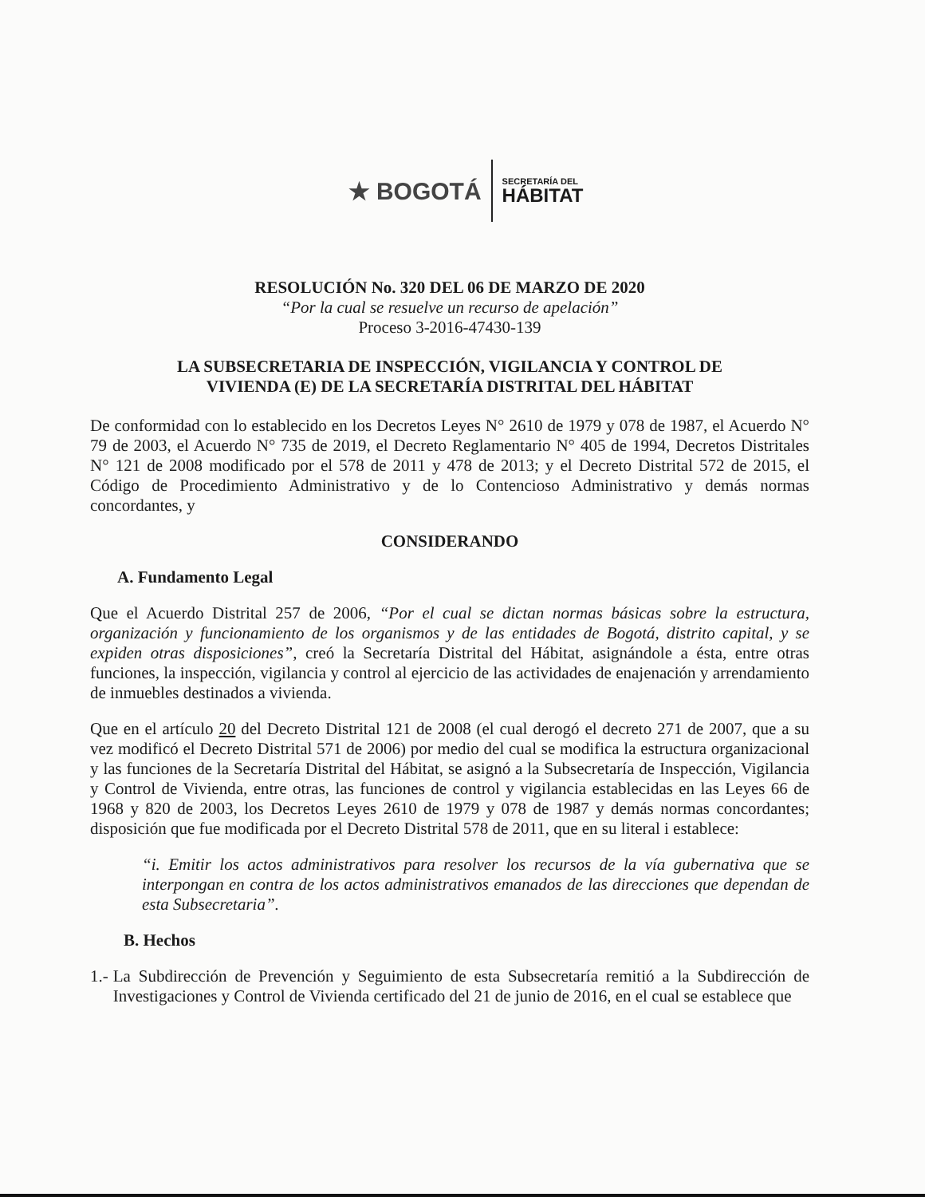★ BOGOTÁ
SECRETARÍA DEL
HÁBITAT
RESOLUCIÓN No. 320 DEL 06 DE MARZO DE 2020
“Por la cual se resuelve un recurso de apelación”
Proceso 3-2016-47430-139
LA SUBSECRETARIA DE INSPECCIÓN, VIGILANCIA Y CONTROL DE
VIVIENDA (E) DE LA SECRETARÍA DISTRITAL DEL HÁBITAT
De conformidad con lo establecido en los Decretos Leyes N° 2610 de 1979 y 078 de 1987, el Acuerdo N° 79 de 2003, el Acuerdo N° 735 de 2019, el Decreto Reglamentario N° 405 de 1994, Decretos Distritales N° 121 de 2008 modificado por el 578 de 2011 y 478 de 2013; y el Decreto Distrital 572 de 2015, el Código de Procedimiento Administrativo y de lo Contencioso Administrativo y demás normas concordantes, y
CONSIDERANDO
A. Fundamento Legal
Que el Acuerdo Distrital 257 de 2006, “Por el cual se dictan normas básicas sobre la estructura, organización y funcionamiento de los organismos y de las entidades de Bogotá, distrito capital, y se expiden otras disposiciones”, creó la Secretaría Distrital del Hábitat, asignándole a ésta, entre otras funciones, la inspección, vigilancia y control al ejercicio de las actividades de enajenación y arrendamiento de inmuebles destinados a vivienda.
Que en el artículo 20 del Decreto Distrital 121 de 2008 (el cual derogó el decreto 271 de 2007, que a su vez modificó el Decreto Distrital 571 de 2006) por medio del cual se modifica la estructura organizacional y las funciones de la Secretaría Distrital del Hábitat, se asignó a la Subsecretaría de Inspección, Vigilancia y Control de Vivienda, entre otras, las funciones de control y vigilancia establecidas en las Leyes 66 de 1968 y 820 de 2003, los Decretos Leyes 2610 de 1979 y 078 de 1987 y demás normas concordantes; disposición que fue modificada por el Decreto Distrital 578 de 2011, que en su literal i establece:
“i. Emitir los actos administrativos para resolver los recursos de la vía gubernativa que se interpongan en contra de los actos administrativos emanados de las direcciones que dependan de esta Subsecretaria”.
B. Hechos
1.- La Subdirección de Prevención y Seguimiento de esta Subsecretaría remitió a la Subdirección de Investigaciones y Control de Vivienda certificado del 21 de junio de 2016, en el cual se establece que